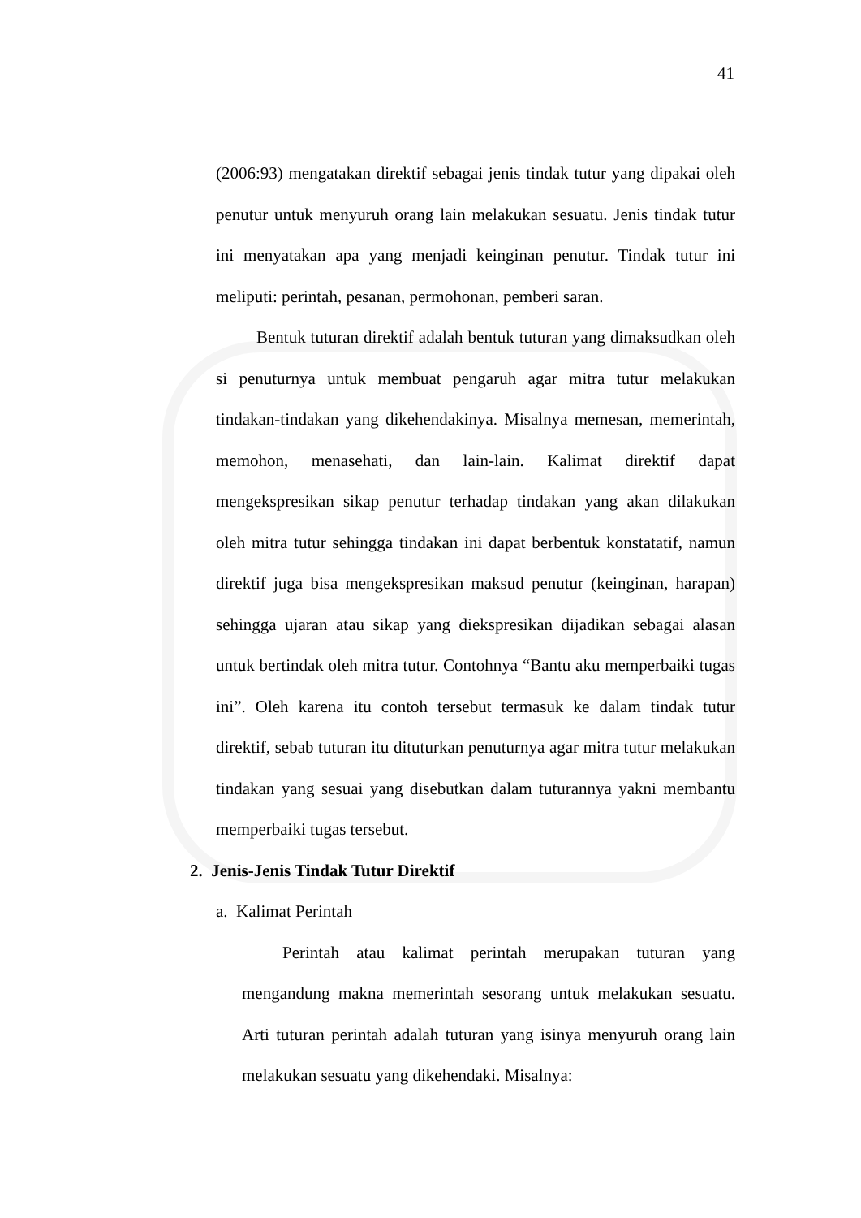41
(2006:93) mengatakan direktif sebagai jenis tindak tutur yang dipakai oleh penutur untuk menyuruh orang lain melakukan sesuatu. Jenis tindak tutur ini menyatakan apa yang menjadi keinginan penutur. Tindak tutur ini meliputi: perintah, pesanan, permohonan, pemberi saran.
Bentuk tuturan direktif adalah bentuk tuturan yang dimaksudkan oleh si penuturnya untuk membuat pengaruh agar mitra tutur melakukan tindakan-tindakan yang dikehendakinya. Misalnya memesan, memerintah, memohon, menasehati, dan lain-lain. Kalimat direktif dapat mengekspresikan sikap penutur terhadap tindakan yang akan dilakukan oleh mitra tutur sehingga tindakan ini dapat berbentuk konstatatif, namun direktif juga bisa mengekspresikan maksud penutur (keinginan, harapan) sehingga ujaran atau sikap yang diekspresikan dijadikan sebagai alasan untuk bertindak oleh mitra tutur. Contohnya “Bantu aku memperbaiki tugas ini”. Oleh karena itu contoh tersebut termasuk ke dalam tindak tutur direktif, sebab tuturan itu dituturkan penuturnya agar mitra tutur melakukan tindakan yang sesuai yang disebutkan dalam tuturannya yakni membantu memperbaiki tugas tersebut.
2. Jenis-Jenis Tindak Tutur Direktif
a. Kalimat Perintah
Perintah atau kalimat perintah merupakan tuturan yang mengandung makna memerintah sesorang untuk melakukan sesuatu. Arti tuturan perintah adalah tuturan yang isinya menyuruh orang lain melakukan sesuatu yang dikehendaki. Misalnya: